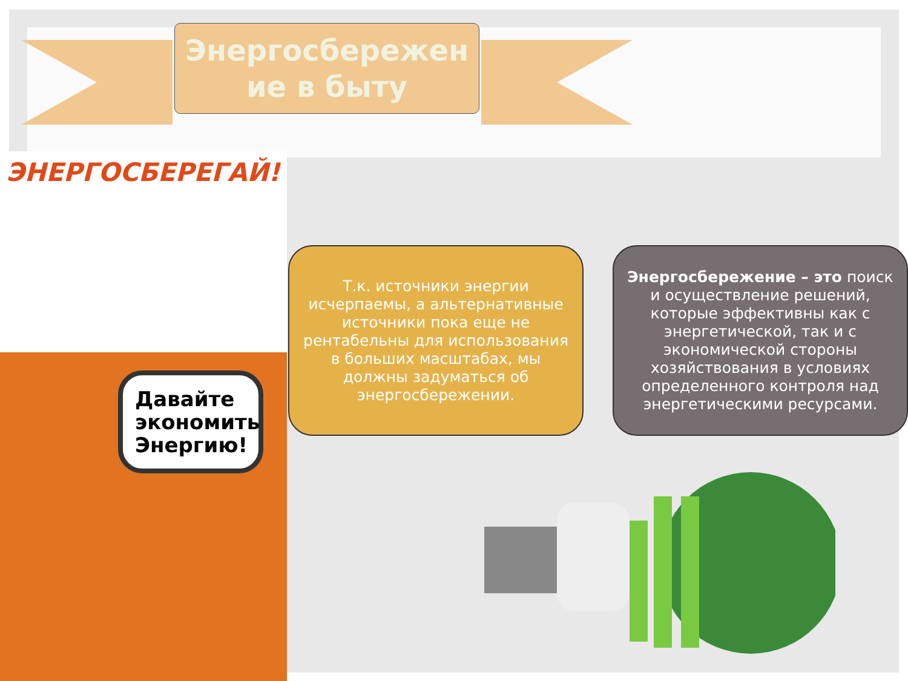Энергосбережен ие в быту
ЭНЕРГОСБЕРЕГАЙ!
Давайте экономить Энергию!
Т.к. источники энергии исчерпаемы, а альтернативные источники пока еще не рентабельны для использования в больших масштабах, мы должны задуматься об энергосбережении.
Энергосбережение – это поиск и осуществление решений, которые эффективны как с энергетической, так и с экономической стороны хозяйствования в условиях определенного контроля над энергетическими ресурсами.